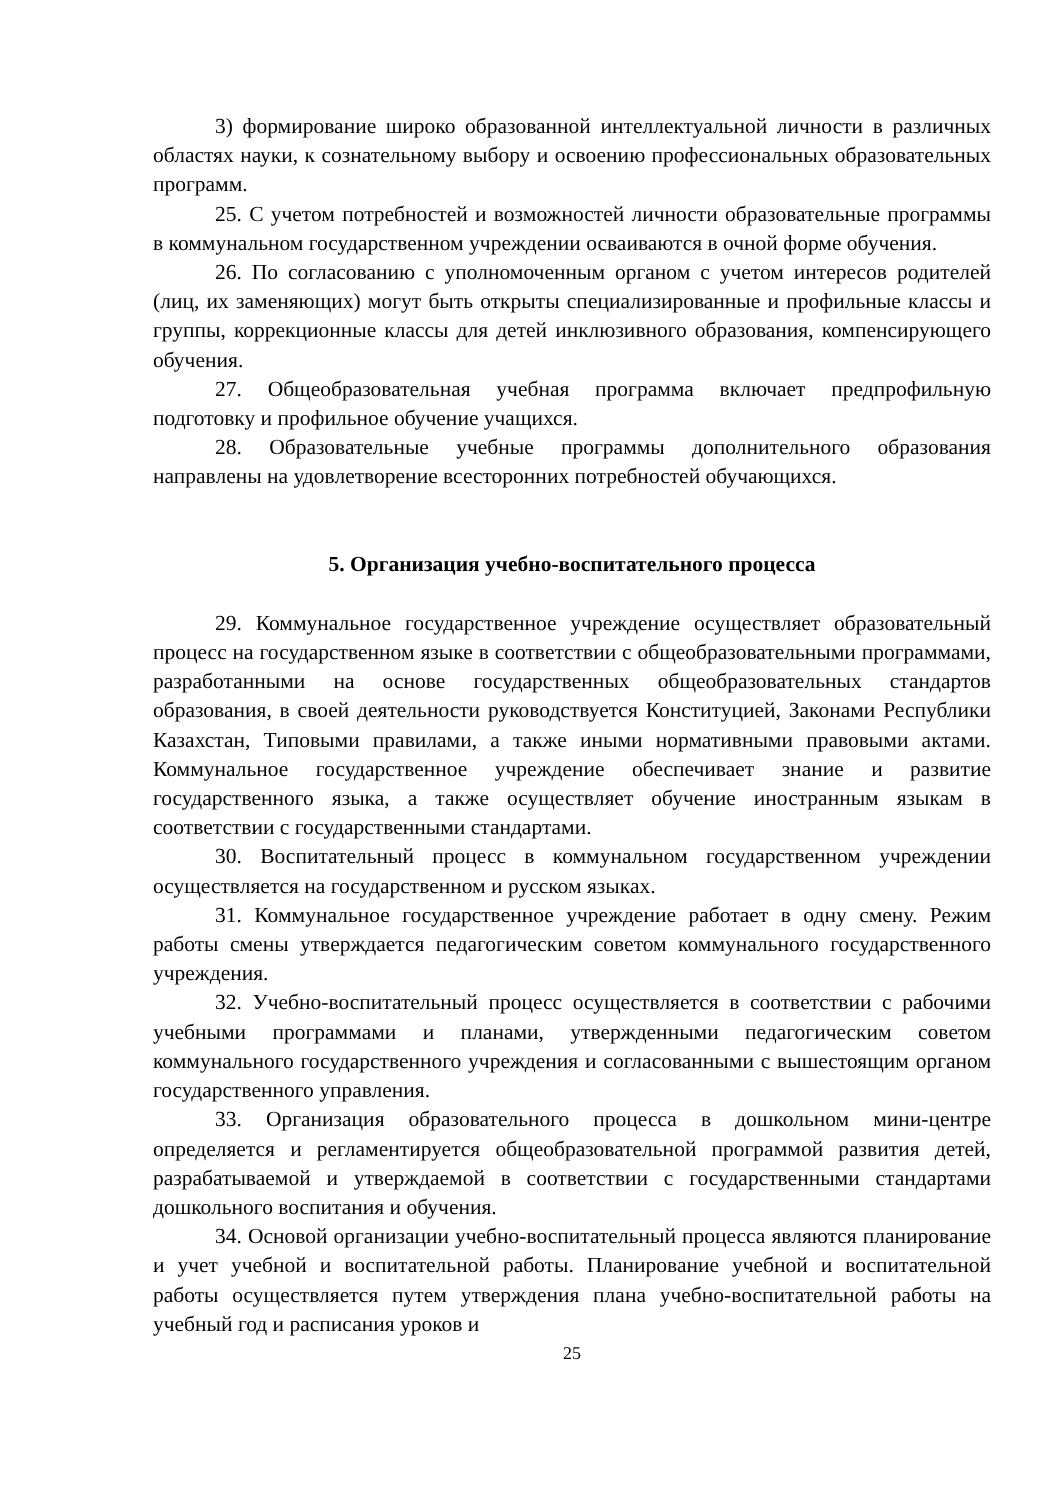3) формирование широко образованной интеллектуальной личности в различных областях науки, к сознательному выбору и освоению профессиональных образовательных программ.
25. С учетом потребностей и возможностей личности образовательные программы в коммунальном государственном учреждении осваиваются в очной форме обучения.
26. По согласованию с уполномоченным органом с учетом интересов родителей (лиц, их заменяющих) могут быть открыты специализированные и профильные классы и группы, коррекционные классы для детей инклюзивного образования, компенсирующего обучения.
27. Общеобразовательная учебная программа включает предпрофильную подготовку и профильное обучение учащихся.
28. Образовательные учебные программы дополнительного образования направлены на удовлетворение всесторонних потребностей обучающихся.
5. Организация учебно-воспитательного процесса
29. Коммунальное государственное учреждение осуществляет образовательный процесс на государственном языке в соответствии с общеобразовательными программами, разработанными на основе государственных общеобразовательных стандартов образования, в своей деятельности руководствуется Конституцией, Законами Республики Казахстан, Типовыми правилами, а также иными нормативными правовыми актами. Коммунальное государственное учреждение обеспечивает знание и развитие государственного языка, а также осуществляет обучение иностранным языкам в соответствии с государственными стандартами.
30. Воспитательный процесс в коммунальном государственном учреждении осуществляется на государственном и русском языках.
31. Коммунальное государственное учреждение работает в одну смену. Режим работы смены утверждается педагогическим советом коммунального государственного учреждения.
32. Учебно-воспитательный процесс осуществляется в соответствии с рабочими учебными программами и планами, утвержденными педагогическим советом коммунального государственного учреждения и согласованными с вышестоящим органом государственного управления.
33. Организация образовательного процесса в дошкольном мини-центре определяется и регламентируется общеобразовательной программой развития детей, разрабатываемой и утверждаемой в соответствии с государственными стандартами дошкольного воспитания и обучения.
34. Основой организации учебно-воспитательный процесса являются планирование и учет учебной и воспитательной работы. Планирование учебной и воспитательной работы осуществляется путем утверждения плана учебно-воспитательной работы на учебный год и расписания уроков и
25